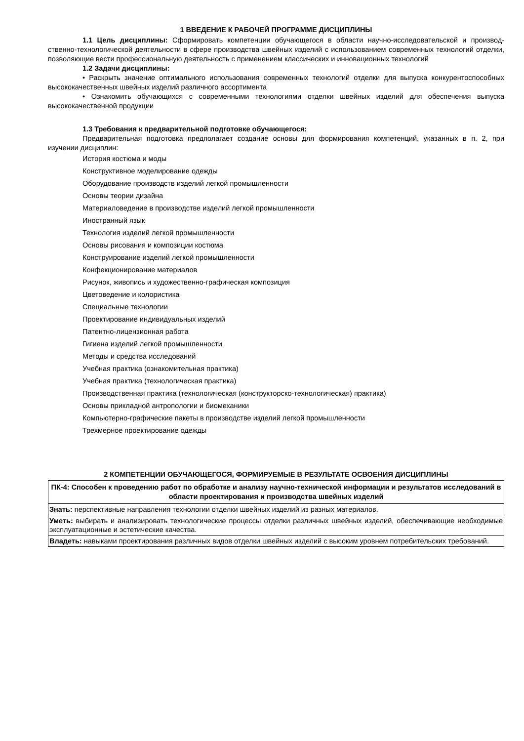1 ВВЕДЕНИЕ К РАБОЧЕЙ ПРОГРАММЕ ДИСЦИПЛИНЫ
1.1 Цель дисциплины: Сформировать компетенции обучающегося в области научно-исследовательской и производ-ственно-технологической деятельности в сфере производства швейных изделий с использованием современных технологий отделки, позволяющие вести профессиональную деятельность с применением классических и инновационных технологий
1.2 Задачи дисциплины:
• Раскрыть значение оптимального использования современных технологий отделки для выпуска конкурентоспособных высококачественных швейных изделий различного ассортимента
• Ознакомить обучающихся с современными технологиями отделки швейных изделий для обеспечения выпуска высококачественной продукции
1.3 Требования к предварительной подготовке обучающегося:
Предварительная подготовка предполагает создание основы для формирования компетенций, указанных в п. 2, при изучении дисциплин:
История костюма и моды
Конструктивное моделирование одежды
Оборудование производств изделий легкой промышленности
Основы теории дизайна
Материаловедение в производстве изделий легкой промышленности
Иностранный язык
Технология изделий легкой промышленности
Основы рисования и композиции костюма
Конструирование изделий легкой промышленности
Конфекционирование материалов
Рисунок, живопись и художественно-графическая композиция
Цветоведение и колористика
Специальные технологии
Проектирование индивидуальных изделий
Патентно-лицензионная работа
Гигиена изделий легкой промышленности
Методы и средства исследований
Учебная практика (ознакомительная практика)
Учебная практика (технологическая практика)
Производственная практика (технологическая (конструкторско-технологическая) практика)
Основы прикладной антропологии и биомеханики
Компьютерно-графические пакеты в производстве изделий легкой промышленности
Трехмерное проектирование одежды
2 КОМПЕТЕНЦИИ ОБУЧАЮЩЕГОСЯ, ФОРМИРУЕМЫЕ В РЕЗУЛЬТАТЕ ОСВОЕНИЯ ДИСЦИПЛИНЫ
| ПК-4: Способен к проведению работ по обработке и анализу научно-технической информации и результатов исследований в области проектирования и производства швейных изделий |
| --- |
| Знать: перспективные направления технологии отделки швейных изделий из разных материалов. |
| Уметь: выбирать и анализировать технологические процессы отделки различных швейных изделий, обеспечивающие необходимые эксплуатационные и эстетические качества. |
| Владеть: навыками проектирования различных видов отделки швейных изделий с высоким уровнем потребительских требований. |